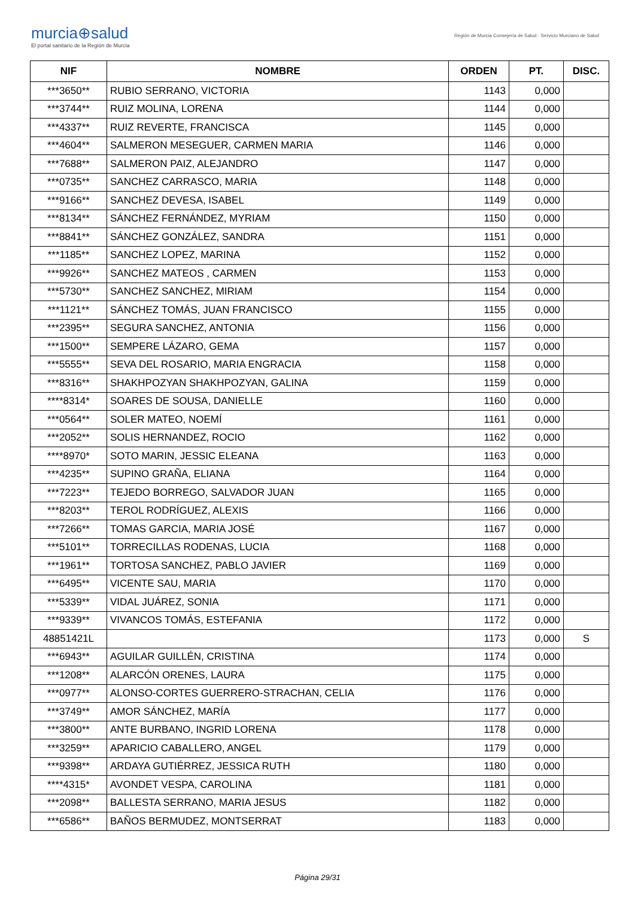murcia⊕salud
El portal sanitario de la Región de Murcia
Región de Murcia Consejería de Salud · Servicio Murciano de Salud
| NIF | NOMBRE | ORDEN | PT. | DISC. |
| --- | --- | --- | --- | --- |
| ***3650** | RUBIO SERRANO, VICTORIA | 1143 | 0,000 | |
| ***3744** | RUIZ MOLINA, LORENA | 1144 | 0,000 | |
| ***4337** | RUIZ REVERTE, FRANCISCA | 1145 | 0,000 | |
| ***4604** | SALMERON MESEGUER, CARMEN MARIA | 1146 | 0,000 | |
| ***7688** | SALMERON PAIZ, ALEJANDRO | 1147 | 0,000 | |
| ***0735** | SANCHEZ CARRASCO, MARIA | 1148 | 0,000 | |
| ***9166** | SANCHEZ DEVESA, ISABEL | 1149 | 0,000 | |
| ***8134** | SÁNCHEZ FERNÁNDEZ, MYRIAM | 1150 | 0,000 | |
| ***8841** | SÁNCHEZ GONZÁLEZ, SANDRA | 1151 | 0,000 | |
| ***1185** | SANCHEZ LOPEZ, MARINA | 1152 | 0,000 | |
| ***9926** | SANCHEZ MATEOS , CARMEN | 1153 | 0,000 | |
| ***5730** | SANCHEZ SANCHEZ, MIRIAM | 1154 | 0,000 | |
| ***1121** | SÁNCHEZ TOMÁS, JUAN FRANCISCO | 1155 | 0,000 | |
| ***2395** | SEGURA SANCHEZ, ANTONIA | 1156 | 0,000 | |
| ***1500** | SEMPERE LÁZARO, GEMA | 1157 | 0,000 | |
| ***5555** | SEVA DEL ROSARIO, MARIA ENGRACIA | 1158 | 0,000 | |
| ***8316** | SHAKHPOZYAN SHAKHPOZYAN, GALINA | 1159 | 0,000 | |
| ****8314* | SOARES DE SOUSA, DANIELLE | 1160 | 0,000 | |
| ***0564** | SOLER MATEO, NOEMÍ | 1161 | 0,000 | |
| ***2052** | SOLIS HERNANDEZ, ROCIO | 1162 | 0,000 | |
| ****8970* | SOTO MARIN, JESSIC ELEANA | 1163 | 0,000 | |
| ***4235** | SUPINO GRAÑA, ELIANA | 1164 | 0,000 | |
| ***7223** | TEJEDO BORREGO, SALVADOR JUAN | 1165 | 0,000 | |
| ***8203** | TEROL RODRÍGUEZ, ALEXIS | 1166 | 0,000 | |
| ***7266** | TOMAS GARCIA, MARIA JOSÉ | 1167 | 0,000 | |
| ***5101** | TORRECILLAS RODENAS, LUCIA | 1168 | 0,000 | |
| ***1961** | TORTOSA SANCHEZ, PABLO JAVIER | 1169 | 0,000 | |
| ***6495** | VICENTE SAU, MARIA | 1170 | 0,000 | |
| ***5339** | VIDAL JUÁREZ, SONIA | 1171 | 0,000 | |
| ***9339** | VIVANCOS TOMÁS, ESTEFANIA | 1172 | 0,000 | |
| 48851421L | | 1173 | 0,000 | S |
| ***6943** | AGUILAR GUILLÉN, CRISTINA | 1174 | 0,000 | |
| ***1208** | ALARCÓN ORENES, LAURA | 1175 | 0,000 | |
| ***0977** | ALONSO-CORTES GUERRERO-STRACHAN, CELIA | 1176 | 0,000 | |
| ***3749** | AMOR SÁNCHEZ, MARÍA | 1177 | 0,000 | |
| ***3800** | ANTE BURBANO, INGRID LORENA | 1178 | 0,000 | |
| ***3259** | APARICIO CABALLERO, ANGEL | 1179 | 0,000 | |
| ***9398** | ARDAYA GUTIÉRREZ, JESSICA RUTH | 1180 | 0,000 | |
| ****4315* | AVONDET VESPA, CAROLINA | 1181 | 0,000 | |
| ***2098** | BALLESTA SERRANO, MARIA JESUS | 1182 | 0,000 | |
| ***6586** | BAÑOS BERMUDEZ, MONTSERRAT | 1183 | 0,000 | |
Página 29/31